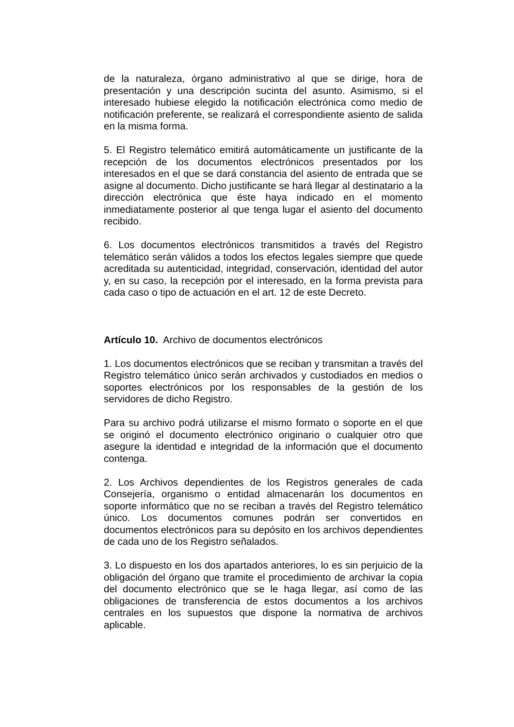de la naturaleza, órgano administrativo al que se dirige, hora de presentación y una descripción sucinta del asunto. Asimismo, si el interesado hubiese elegido la notificación electrónica como medio de notificación preferente, se realizará el correspondiente asiento de salida en la misma forma.
5. El Registro telemático emitirá automáticamente un justificante de la recepción de los documentos electrónicos presentados por los interesados en el que se dará constancia del asiento de entrada que se asigne al documento. Dicho justificante se hará llegar al destinatario a la dirección electrónica que éste haya indicado en el momento inmediatamente posterior al que tenga lugar el asiento del documento recibido.
6. Los documentos electrónicos transmitidos a través del Registro telemático serán válidos a todos los efectos legales siempre que quede acreditada su autenticidad, integridad, conservación, identidad del autor y, en su caso, la recepción por el interesado, en la forma prevista para cada caso o tipo de actuación en el art. 12 de este Decreto.
Artículo 10. Archivo de documentos electrónicos
1. Los documentos electrónicos que se reciban y transmitan a través del Registro telemático único serán archivados y custodiados en medios o soportes electrónicos por los responsables de la gestión de los servidores de dicho Registro.
Para su archivo podrá utilizarse el mismo formato o soporte en el que se originó el documento electrónico originario o cualquier otro que asegure la identidad e integridad de la información que el documento contenga.
2. Los Archivos dependientes de los Registros generales de cada Consejería, organismo o entidad almacenarán los documentos en soporte informático que no se reciban a través del Registro telemático único. Los documentos comunes podrán ser convertidos en documentos electrónicos para su depósito en los archivos dependientes de cada uno de los Registro señalados.
3. Lo dispuesto en los dos apartados anteriores, lo es sin perjuicio de la obligación del órgano que tramite el procedimiento de archivar la copia del documento electrónico que se le haga llegar, así como de las obligaciones de transferencia de estos documentos a los archivos centrales en los supuestos que dispone la normativa de archivos aplicable.